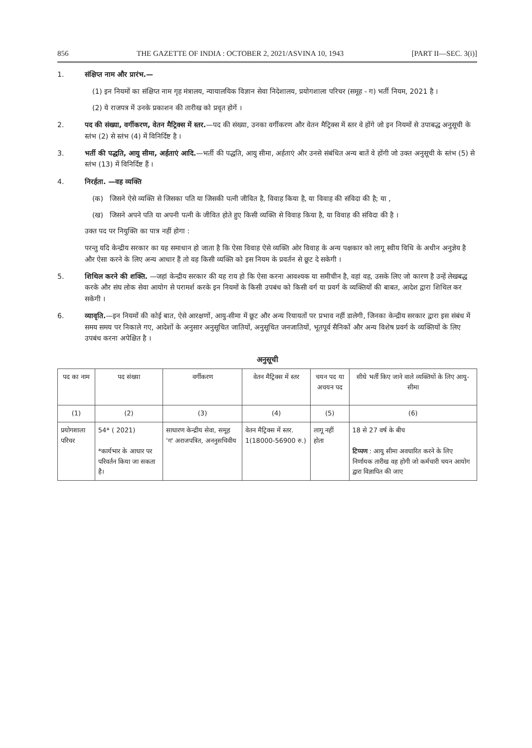856 THE GAZETTE OF INDIA : OCTOBER 2, 2021/ASVINA 10, 1943 [PART II—SEC. 3(i)]
1. संक्षिप्त नाम और प्रारंभ.—
(1) इन नियमों का संक्षिप्त नाम गृह मंत्रालय, न्यायालयिक विज्ञान सेवा निदेशालय, प्रयोगशाला परिचर (समूह - ग) भर्ती नियम, 2021 है ।
(2) ये राजपत्र में उनके प्रकाशन की तारीख को प्रवृत होगें ।
2. पद की संख्या, वर्गीकरण, वेतन मैट्रिक्स में स्तर.—पद की संख्या, उनका वर्गीकरण और वेतन मैट्रिक्स में स्तर वे होंगे जो इन नियमों से उपाबद्ध अनुसूची के स्तंभ (2) से स्तंभ (4) में विनिर्दिष्ट है ।
3. भर्ती की पद्धति, आयु सीमा, अर्हताएं आदि.—भर्ती की पद्धति, आयु सीमा, अर्हताएं और उनसे संबंधित अन्य बातें वे होंगी जो उक्त अनुसूची के स्तंभ (5) से स्तंभ (13) में विनिर्दिष्ट हैं ।
4. निरर्हता. —वह व्यक्ति
(क) जिसने ऐसे व्यक्ति से जिसका पति या जिसकी पत्नी जीवित है, विवाह किया है, या विवाह की संविदा की है; या ,
(ख) जिसने अपने पति या अपनी पत्नी के जीवित होते हुए किसी व्यक्ति से विवाह किया है, या विवाह की संविदा की है ।
उक्त पद पर नियुक्ति का पात्र नहीं होगा :
परन्तु यदि केन्द्रीय सरकार का यह समाधान हो जाता है कि ऐसा विवाह ऐसे व्यक्ति ओर विवाह के अन्य पक्षकार को लागू स्वीय विधि के अधीन अनुज्ञेय है और ऐसा करने के लिए अन्य आधार हैं तो वह किसी व्यक्ति को इस नियम के प्रवर्तन से छूट दे सकेगी ।
5. शिथिल करने की शक्ति. —जहां केन्द्रीय सरकार की यह राय हो कि ऐसा करना आवश्यक या समीचीन है, वहां वह, उसके लिए जो कारण है उन्हें लेखबद्ध करके और संघ लोक सेवा आयोग से परामर्श करके इन नियमों के किसी उपबंध को किसी वर्ग या प्रवर्ग के व्यक्तियों की बाबत, आदेश द्वारा शिथिल कर सकेगी ।
6. व्यावृति.—इन नियमों की कोई बात, ऐसे आरक्षणों, आयु-सीमा में छूट और अन्य रियायतों पर प्रभाव नहीं डालेगी, जिनका केन्द्रीय सरकार द्वारा इस संबंध में समय समय पर निकाले गए, आदेशों के अनुसार अनुसूचित जातियों, अनुसूचित जनजातियों, भूतपूर्व सैनिकों और अन्य विशेष प्रवर्ग के व्यक्तियों के लिए उपबंध करना अपेक्षित है ।
अनुसूची
| पद का नाम | पद संख्या | वर्गीकरण | वेतन मैट्रिक्स में स्तर | चयन पद या अचयन पद | सीधे भर्ती किए जाने वाले व्यक्तियों के लिए आयु-सीमा |
| --- | --- | --- | --- | --- | --- |
| (1) | (2) | (3) | (4) | (5) | (6) |
| प्रयोगशाला परिचर | 54* ( 2021) *कार्यभार के आधार पर परिवर्तन किया जा सकता है। | साधारण केन्द्रीय सेवा, समूह 'ग' अराजपत्रित, अननुसचिवीय | वेतन मैट्रिक्स में स्तर. 1(18000-56900 रु.) | लागू नहीं होता | 18 से 27 वर्ष के बीच टिप्पण : आयु सीमा अवधारित करने के लिए निर्णायक तारीख वह होगी जो कर्मचारी चयन आयोग द्वारा विज्ञापित की जाए |